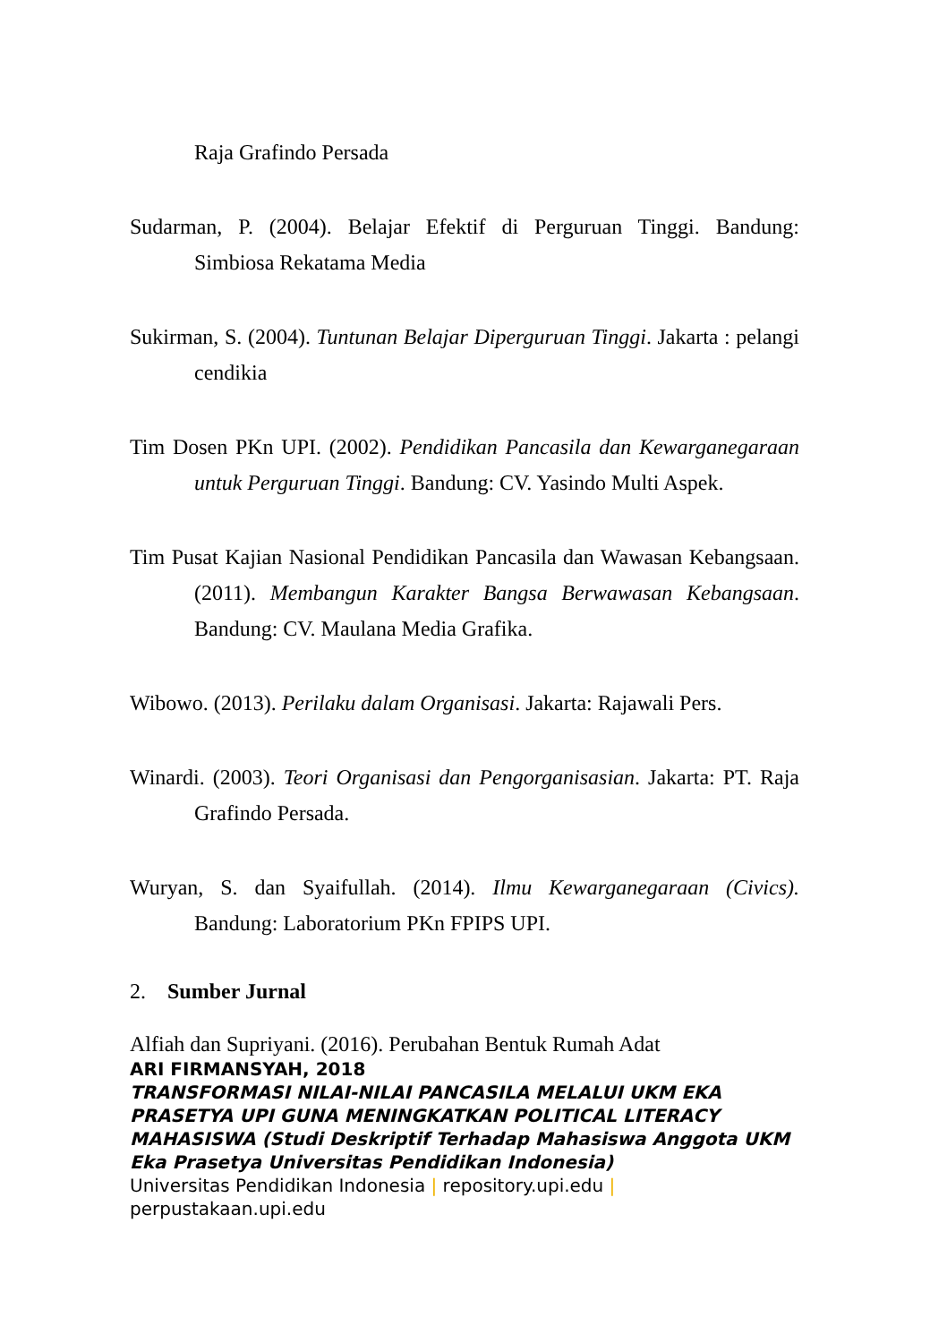Raja Grafindo Persada
Sudarman, P. (2004). Belajar Efektif di Perguruan Tinggi. Bandung: Simbiosa Rekatama Media
Sukirman, S. (2004). Tuntunan Belajar Diperguruan Tinggi. Jakarta : pelangi cendikia
Tim Dosen PKn UPI. (2002). Pendidikan Pancasila dan Kewarganegaraan untuk Perguruan Tinggi. Bandung: CV. Yasindo Multi Aspek.
Tim Pusat Kajian Nasional Pendidikan Pancasila dan Wawasan Kebangsaan. (2011). Membangun Karakter Bangsa Berwawasan Kebangsaan. Bandung: CV. Maulana Media Grafika.
Wibowo. (2013). Perilaku dalam Organisasi. Jakarta: Rajawali Pers.
Winardi. (2003). Teori Organisasi dan Pengorganisasian. Jakarta: PT. Raja Grafindo Persada.
Wuryan, S. dan Syaifullah. (2014). Ilmu Kewarganegaraan (Civics). Bandung: Laboratorium PKn FPIPS UPI.
2. Sumber Jurnal
Alfiah dan Supriyani. (2016). Perubahan Bentuk Rumah Adat
ARI FIRMANSYAH, 2018
TRANSFORMASI NILAI-NILAI PANCASILA MELALUI UKM EKA PRASETYA UPI GUNA MENINGKATKAN POLITICAL LITERACY MAHASISWA (Studi Deskriptif Terhadap Mahasiswa Anggota UKM Eka Prasetya Universitas Pendidikan Indonesia)
Universitas Pendidikan Indonesia | repository.upi.edu |
perpustakaan.upi.edu